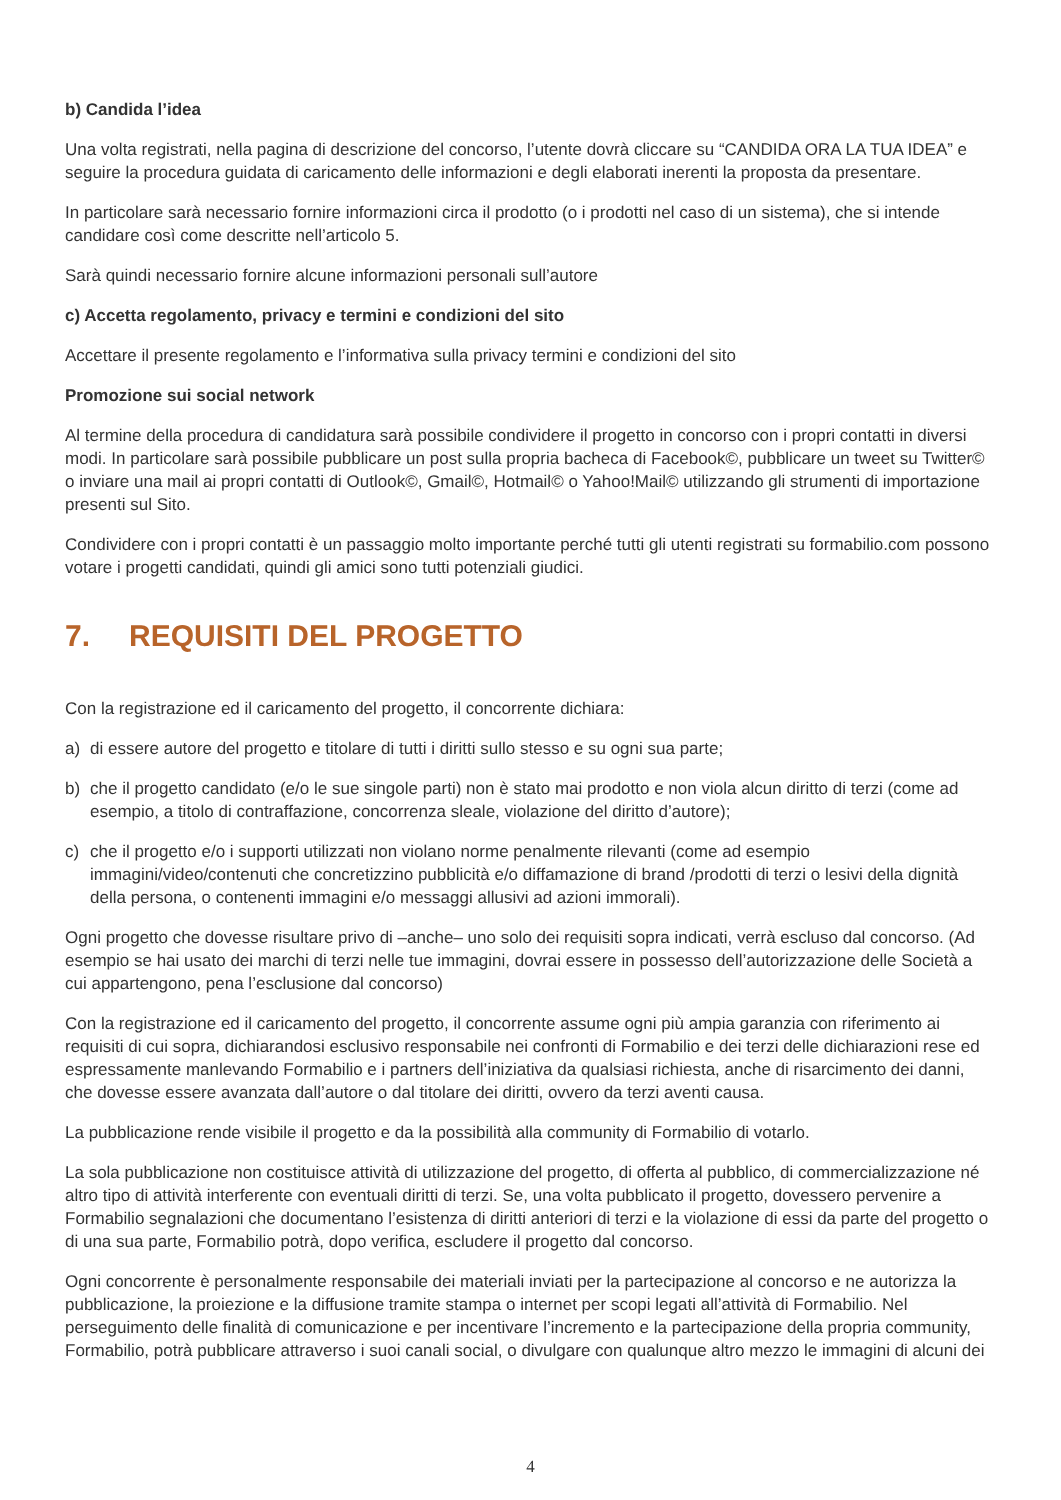b) Candida l’idea
Una volta registrati, nella pagina di descrizione del concorso, l’utente dovrà cliccare su “CANDIDA ORA LA TUA IDEA” e seguire la procedura guidata di caricamento delle informazioni e degli elaborati inerenti la proposta da presentare.
In particolare sarà necessario fornire informazioni circa il prodotto (o i prodotti nel caso di un sistema), che si intende candidare così come descritte nell’articolo 5.
Sarà quindi necessario fornire alcune informazioni personali sull’autore
c) Accetta regolamento, privacy e termini e condizioni del sito
Accettare il presente regolamento e l’informativa sulla privacy termini e condizioni del sito
Promozione sui social network
Al termine della procedura di candidatura sarà possibile condividere il progetto in concorso con i propri contatti in diversi modi. In particolare sarà possibile pubblicare un post sulla propria bacheca di Facebook©, pubblicare un tweet su Twitter© o inviare una mail ai propri contatti di Outlook©, Gmail©, Hotmail© o Yahoo!Mail© utilizzando gli strumenti di importazione presenti sul Sito.
Condividere con i propri contatti è un passaggio molto importante perché tutti gli utenti registrati su formabilio.com possono votare i progetti candidati, quindi gli amici sono tutti potenziali giudici.
7. REQUISITI DEL PROGETTO
Con la registrazione ed il caricamento del progetto, il concorrente dichiara:
a) di essere autore del progetto e titolare di tutti i diritti sullo stesso e su ogni sua parte;
b) che il progetto candidato (e/o le sue singole parti) non è stato mai prodotto e non viola alcun diritto di terzi (come ad esempio, a titolo di contraffazione, concorrenza sleale, violazione del diritto d’autore);
c) che il progetto e/o i supporti utilizzati non violano norme penalmente rilevanti (come ad esempio immagini/video/contenuti che concretizzino pubblicità e/o diffamazione di brand /prodotti di terzi o lesivi della dignità della persona, o contenenti immagini e/o messaggi allusivi ad azioni immorali).
Ogni progetto che dovesse risultare privo di –anche– uno solo dei requisiti sopra indicati, verrà escluso dal concorso. (Ad esempio se hai usato dei marchi di terzi nelle tue immagini, dovrai essere in possesso dell’autorizzazione delle Società a cui appartengono, pena l’esclusione dal concorso)
Con la registrazione ed il caricamento del progetto, il concorrente assume ogni più ampia garanzia con riferimento ai requisiti di cui sopra, dichiarandosi esclusivo responsabile nei confronti di Formabilio e dei terzi delle dichiarazioni rese ed espressamente manlevando Formabilio e i partners dell’iniziativa da qualsiasi richiesta, anche di risarcimento dei danni, che dovesse essere avanzata dall’autore o dal titolare dei diritti, ovvero da terzi aventi causa.
La pubblicazione rende visibile il progetto e da la possibilità alla community di Formabilio di votarlo.
La sola pubblicazione non costituisce attività di utilizzazione del progetto, di offerta al pubblico, di commercializzazione né altro tipo di attività interferente con eventuali diritti di terzi. Se, una volta pubblicato il progetto, dovessero pervenire a Formabilio segnalazioni che documentano l’esistenza di diritti anteriori di terzi e la violazione di essi da parte del progetto o di una sua parte, Formabilio potrà, dopo verifica, escludere il progetto dal concorso.
Ogni concorrente è personalmente responsabile dei materiali inviati per la partecipazione al concorso e ne autorizza la pubblicazione, la proiezione e la diffusione tramite stampa o internet per scopi legati all’attività di Formabilio. Nel perseguimento delle finalità di comunicazione e per incentivare l’incremento e la partecipazione della propria community, Formabilio, potrà pubblicare attraverso i suoi canali social, o divulgare con qualunque altro mezzo le immagini di alcuni dei
4